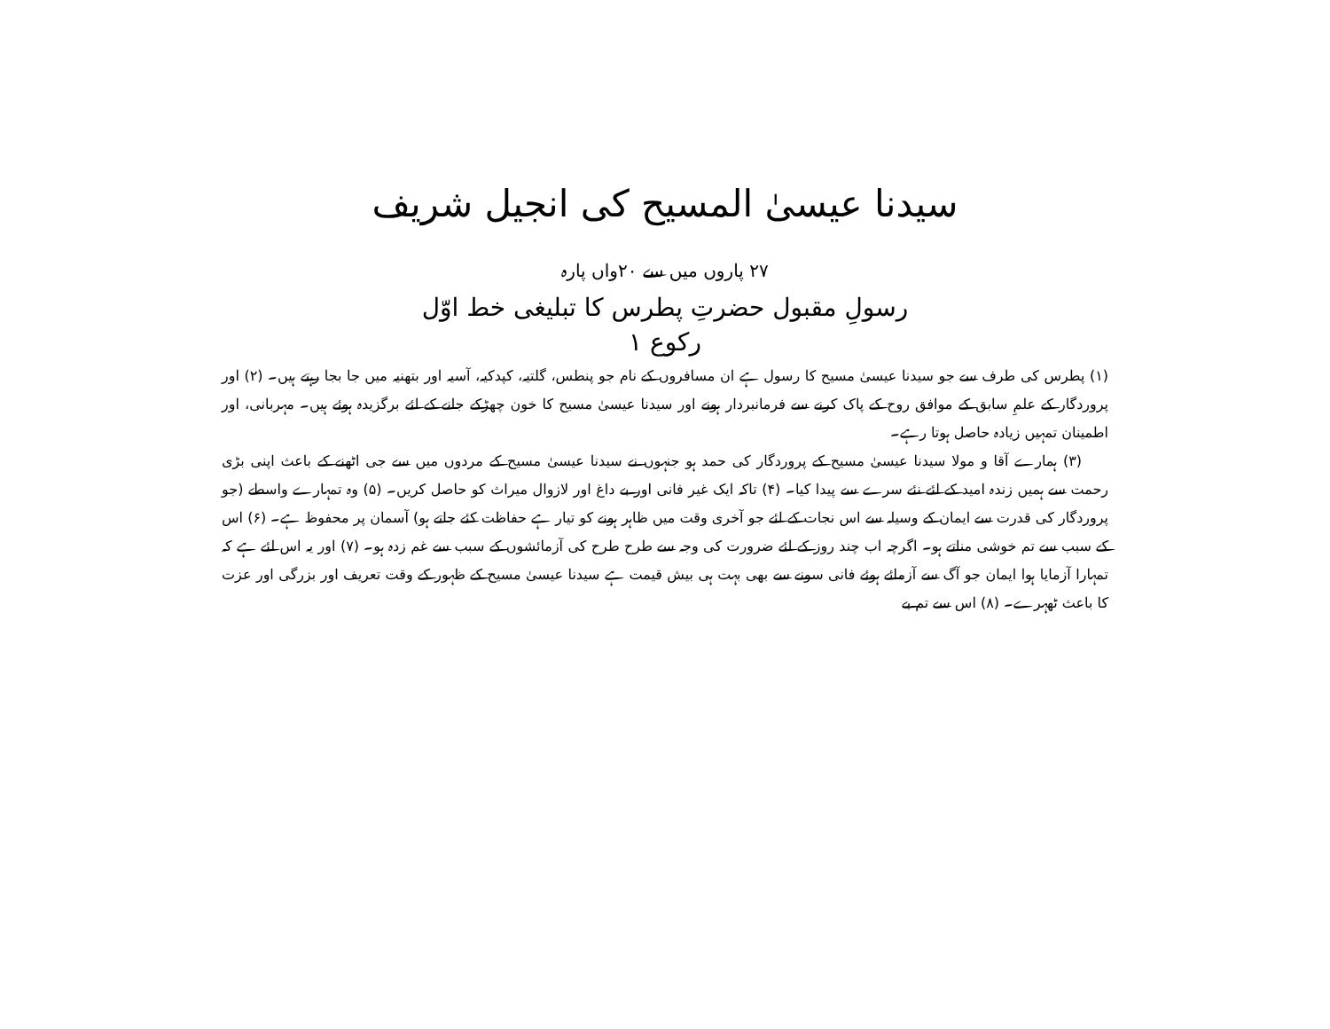سیدنا عیسیٰ المسیح کی انجیل شریف
۲۷ پاروں میں سے ۲۰واں پارہ
رسولِ مقبول حضرتِ پطرس کا تبلیغی خط اوّل
رکوع ۱
(۱) پطرس کی طرف سے جو سیدنا عیسیٰ مسیح کا رسول ہے ان مسافروں کے نام جو پنطس، گلتیہ، کپدکیہ، آسیہ اور بتھنیہ میں جا بجا رہتے ہیں۔ (۲) اور پروردگار کے علمِ سابق کے موافق روح کے پاک کرنے سے فرمانبردار ہونے اور سیدنا عیسیٰ مسیح کا خون چھڑکے جانے کے لئے برگزیدہ ہوئے ہیں۔ مہربانی، اور اطمینان تمہیں زیادہ حاصل ہوتا رہے۔
(۳) ہمارے آقا و مولا سیدنا عیسیٰ مسیح کے پروردگار کی حمد ہو جنہوں نے سیدنا عیسیٰ مسیح کے مردوں میں سے جی اٹھنے کے باعث اپنی بڑی رحمت سے ہمیں زندہ امید کے لئے نئے سرے سے پیدا کیا۔ (۴) تاکہ ایک غیر فانی اور بے داغ اور لازوال میراث کو حاصل کریں۔ (۵) وہ تمہارے واسطے (جو پروردگار کی قدرت سے ایمان کے وسیلہ سے اس نجات کے لئے جو آخری وقت میں ظاہر ہونے کو تیار ہے حفاظت کئے جاتے ہو) آسمان پر محفوظ ہے۔ (۶) اس کے سبب سے تم خوشی مناتے ہو۔ اگرچہ اب چند روز کے لئے ضرورت کی وجہ سے طرح طرح کی آزمائشوں کے سبب سے غم زدہ ہو۔ (۷) اور یہ اس لئے ہے کہ تمہارا آزمایا ہوا ایمان جو آگ سے آزمائے ہوئے فانی سونے سے بھی بہت ہی بیش قیمت ہے سیدنا عیسیٰ مسیح کے ظہور کے وقت تعریف اور بزرگی اور عزت کا باعث ٹھہرے۔ (۸) اس سے تم بے